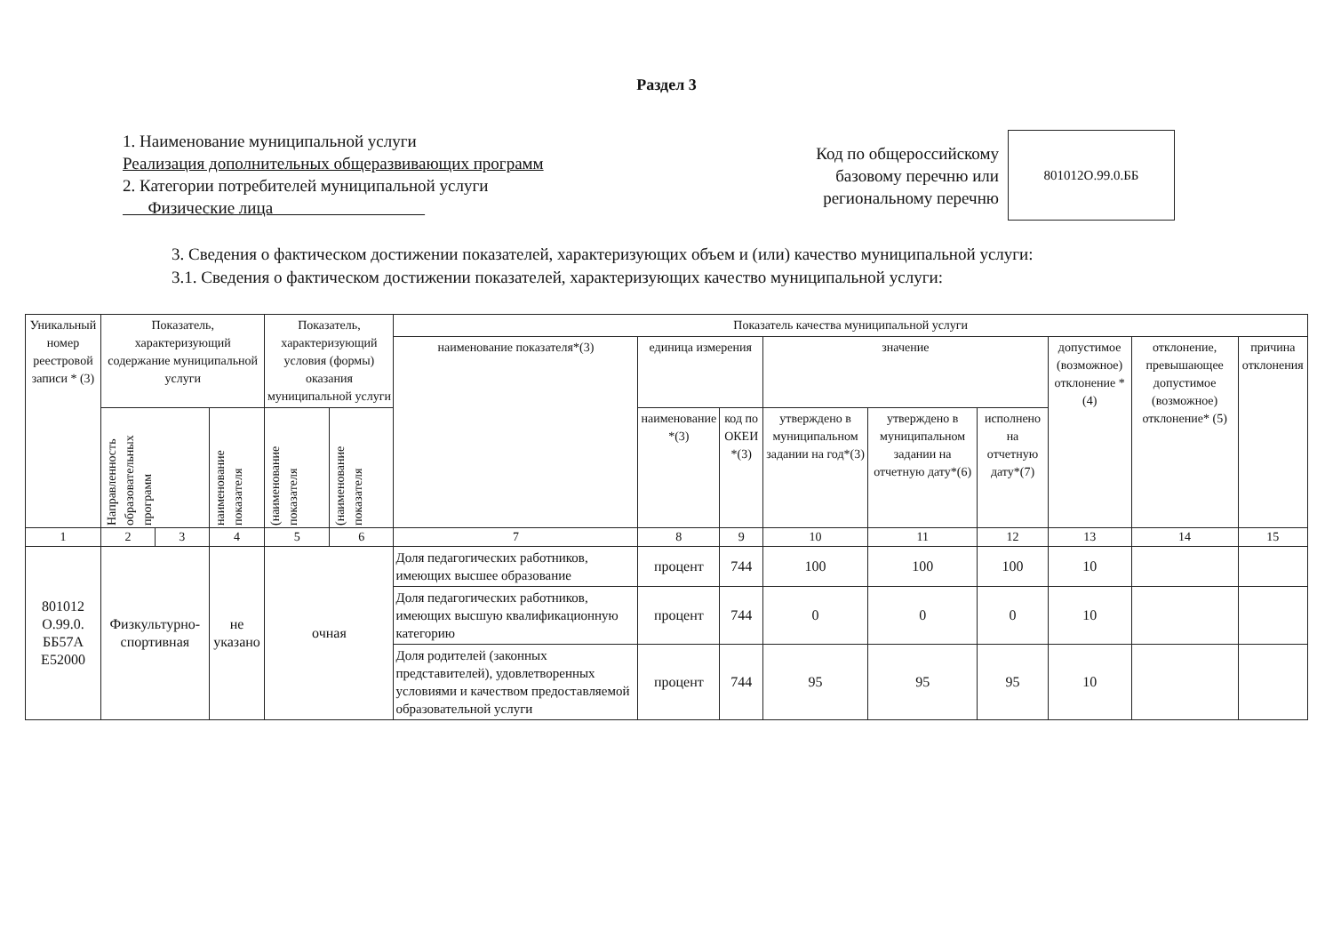Раздел 3
1. Наименование муниципальной услуги
Реализация дополнительных общеразвивающих программ
2. Категории потребителей муниципальной услуги
Физические лица
Код по общероссийскому
базовому перечню или
региональному перечню
801012О.99.0.ББ
3. Сведения о фактическом достижении показателей, характеризующих объем и (или) качество муниципальной услуги:
3.1. Сведения о фактическом достижении показателей, характеризующих качество муниципальной услуги:
| Уникальный номер реестровой записи * (3) | Показатель, характеризующий содержание муниципальной услуги | | | Показатель, характеризующий условия (формы) оказания муниципальной услуги | | Показатель качества муниципальной услуги | | | | | | | | |
| --- | --- | --- | --- | --- | --- | --- | --- | --- | --- | --- | --- | --- | --- | --- |
| | | | | | | наименование показателя*(3) | единица измерения | | значение | | | допустимое (возможное) отклонение * (4) | отклонение, превышающее допустимое (возможное) отклонение* (5) | причина отклонения |
| | Направленность образовательных программ | | наименование показателя | (наименование показателя | (наименование показателя | | наименование *(3) | код по ОКЕИ *(3) | утверждено в муниципальном задании на год*(3) | утверждено в муниципальном задании на отчетную дату*(6) | исполнено на отчетную дату*(7) | | | |
| 1 | 2 | 3 | 4 | 5 | 6 | 7 | 8 | 9 | 10 | 11 | 12 | 13 | 14 | 15 |
| 801012 О.99.0. ББ57А Е52000 | Физкультурно-спортивная | | не указано | очная | | Доля педагогических работников, имеющих высшее образование | процент | 744 | 100 | 100 | 100 | 10 | | |
| | | | | | | Доля педагогических работников, имеющих высшую квалификационную категорию | процент | 744 | 0 | 0 | 0 | 10 | | |
| | | | | | | Доля родителей (законных представителей), удовлетворенных условиями и качеством предоставляемой образовательной услуги | процент | 744 | 95 | 95 | 95 | 10 | | |